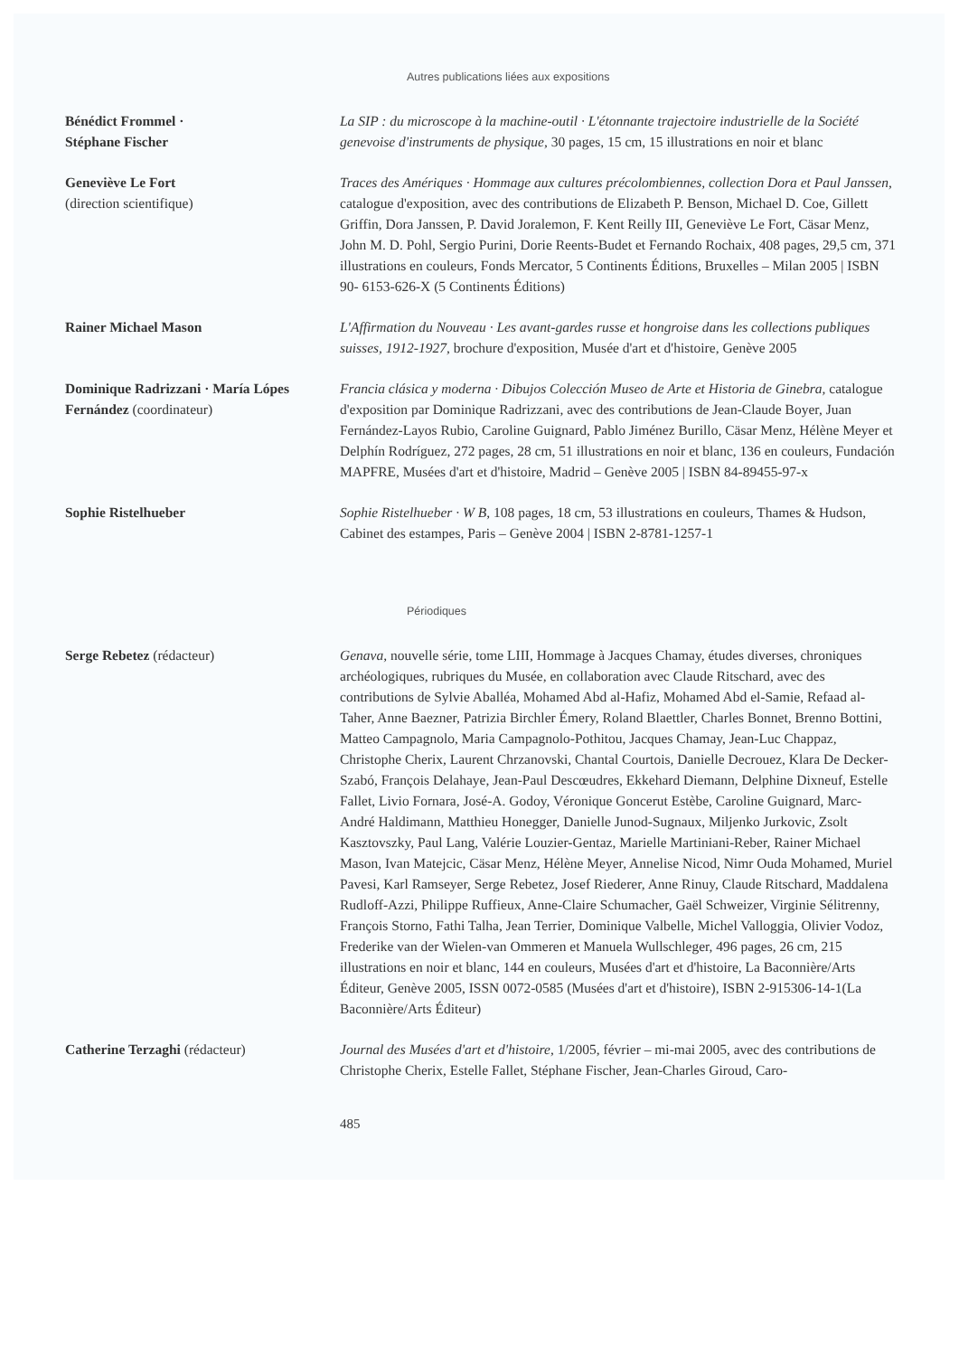Autres publications liées aux expositions
Bénédict Frommel ·
Stéphane Fischer
La SIP : du microscope à la machine-outil · L'étonnante trajectoire industrielle de la Société genevoise d'instruments de physique, 30 pages, 15 cm, 15 illustrations en noir et blanc
Geneviève Le Fort
(direction scientifique)
Traces des Amériques · Hommage aux cultures précolombiennes, collection Dora et Paul Janssen, catalogue d'exposition, avec des contributions de Elizabeth P. Benson, Michael D. Coe, Gillett Griffin, Dora Janssen, P. David Joralemon, F. Kent Reilly III, Geneviève Le Fort, Cäsar Menz, John M. D. Pohl, Sergio Purini, Dorie Reents-Budet et Fernando Rochaix, 408 pages, 29,5 cm, 371 illustrations en couleurs, Fonds Mercator, 5 Continents Éditions, Bruxelles – Milan 2005 | ISBN 90- 6153-626-X (5 Continents Éditions)
Rainer Michael Mason L'Affirmation du Nouveau · Les avant-gardes russe et hongroise dans les collections publiques suisses, 1912-1927, brochure d'exposition, Musée d'art et d'histoire, Genève 2005
Dominique Radrizzani · María Lópes Fernández (coordinateur)
Francia clásica y moderna · Dibujos Colección Museo de Arte et Historia de Ginebra, catalogue d'exposition par Dominique Radrizzani, avec des contributions de Jean-Claude Boyer, Juan Fernández-Layos Rubio, Caroline Guignard, Pablo Jiménez Burillo, Cäsar Menz, Hélène Meyer et Delphín Rodríguez, 272 pages, 28 cm, 51 illustrations en noir et blanc, 136 en couleurs, Fundación MAPFRE, Musées d'art et d'histoire, Madrid – Genève 2005 | ISBN 84-89455-97-x
Sophie Ristelhueber Sophie Ristelhueber · W B, 108 pages, 18 cm, 53 illustrations en couleurs, Thames & Hudson, Cabinet des estampes, Paris – Genève 2004 | ISBN 2-8781-1257-1
Périodiques
Serge Rebetez (rédacteur) Genava, nouvelle série, tome LIII, Hommage à Jacques Chamay, études diverses, chroniques archéologiques, rubriques du Musée, en collaboration avec Claude Ritschard, avec des contributions de Sylvie Aballéa, Mohamed Abd al-Hafiz, Mohamed Abd el-Samie, Refaad al-Taher, Anne Baezner, Patrizia Birchler Émery, Roland Blaettler, Charles Bonnet, Brenno Bottini, Matteo Campagnolo, Maria Campagnolo-Pothitou, Jacques Chamay, Jean-Luc Chappaz, Christophe Cherix, Laurent Chrzanovski, Chantal Courtois, Danielle Decrouez, Klara De Decker-Szabó, François Delahaye, Jean-Paul Descœudres, Ekkehard Diemann, Delphine Dixneuf, Estelle Fallet, Livio Fornara, José-A. Godoy, Véronique Goncerut Estèbe, Caroline Guignard, Marc-André Haldimann, Matthieu Honegger, Danielle Junod-Sugnaux, Miljenko Jurkovic, Zsolt Kasztovszky, Paul Lang, Valérie Louzier-Gentaz, Marielle Martiniani-Reber, Rainer Michael Mason, Ivan Matejcic, Cäsar Menz, Hélène Meyer, Annelise Nicod, Nimr Ouda Mohamed, Muriel Pavesi, Karl Ramseyer, Serge Rebetez, Josef Riederer, Anne Rinuy, Claude Ritschard, Maddalena Rudloff-Azzi, Philippe Ruffieux, Anne-Claire Schumacher, Gaël Schweizer, Virginie Sélitrenny, François Storno, Fathi Talha, Jean Terrier, Dominique Valbelle, Michel Valloggia, Olivier Vodoz, Frederike van der Wielen-van Ommeren et Manuela Wullschleger, 496 pages, 26 cm, 215 illustrations en noir et blanc, 144 en couleurs, Musées d'art et d'histoire, La Baconnière/Arts Éditeur, Genève 2005, ISSN 0072-0585 (Musées d'art et d'histoire), ISBN 2-915306-14-1(La Baconnière/Arts Éditeur)
Catherine Terzaghi (rédacteur) Journal des Musées d'art et d'histoire, 1/2005, février – mi-mai 2005, avec des contributions de Christophe Cherix, Estelle Fallet, Stéphane Fischer, Jean-Charles Giroud, Caro-
485